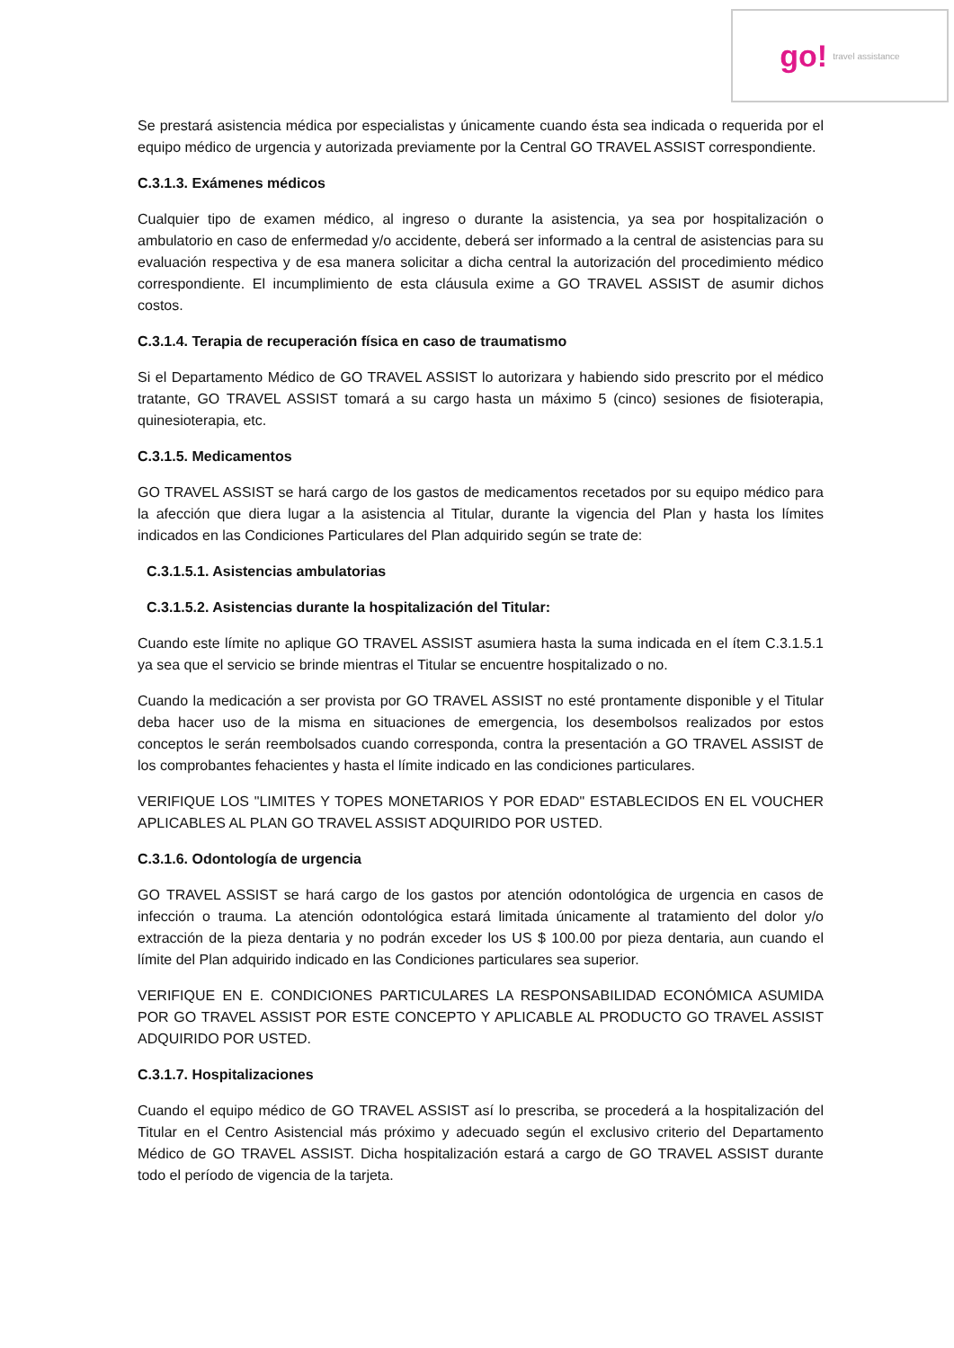go! travel assistance
Se prestará asistencia médica por especialistas y únicamente cuando ésta sea indicada o requerida por el equipo médico de urgencia y autorizada previamente por la Central GO TRAVEL ASSIST correspondiente.
C.3.1.3. Exámenes médicos
Cualquier tipo de examen médico, al ingreso o durante la asistencia, ya sea por hospitalización o ambulatorio en caso de enfermedad y/o accidente, deberá ser informado a la central de asistencias para su evaluación respectiva y de esa manera solicitar a dicha central la autorización del procedimiento médico correspondiente. El incumplimiento de esta cláusula exime a GO TRAVEL ASSIST de asumir dichos costos.
C.3.1.4. Terapia de recuperación física en caso de traumatismo
Si el Departamento Médico de GO TRAVEL ASSIST lo autorizara y habiendo sido prescrito por el médico tratante, GO TRAVEL ASSIST tomará a su cargo hasta un máximo 5 (cinco) sesiones de fisioterapia, quinesioterapia, etc.
C.3.1.5. Medicamentos
GO TRAVEL ASSIST se hará cargo de los gastos de medicamentos recetados por su equipo médico para la afección que diera lugar a la asistencia al Titular, durante la vigencia del Plan y hasta los límites indicados en las Condiciones Particulares del Plan adquirido según se trate de:
C.3.1.5.1. Asistencias ambulatorias
C.3.1.5.2. Asistencias durante la hospitalización del Titular:
Cuando este límite no aplique GO TRAVEL ASSIST asumiera hasta la suma indicada en el ítem C.3.1.5.1 ya sea que el servicio se brinde mientras el Titular se encuentre hospitalizado o no.
Cuando la medicación a ser provista por GO TRAVEL ASSIST no esté prontamente disponible y el Titular deba hacer uso de la misma en situaciones de emergencia, los desembolsos realizados por estos conceptos le serán reembolsados cuando corresponda, contra la presentación a GO TRAVEL ASSIST de los comprobantes fehacientes y hasta el límite indicado en las condiciones particulares.
VERIFIQUE LOS "LIMITES Y TOPES MONETARIOS Y POR EDAD" ESTABLECIDOS EN EL VOUCHER APLICABLES AL PLAN GO TRAVEL ASSIST ADQUIRIDO POR USTED.
C.3.1.6. Odontología de urgencia
GO TRAVEL ASSIST se hará cargo de los gastos por atención odontológica de urgencia en casos de infección o trauma. La atención odontológica estará limitada únicamente al tratamiento del dolor y/o extracción de la pieza dentaria y no podrán exceder los US $ 100.00 por pieza dentaria, aun cuando el límite del Plan adquirido indicado en las Condiciones particulares sea superior.
VERIFIQUE EN E. CONDICIONES PARTICULARES LA RESPONSABILIDAD ECONÓMICA ASUMIDA POR GO TRAVEL ASSIST POR ESTE CONCEPTO Y APLICABLE AL PRODUCTO GO TRAVEL ASSIST ADQUIRIDO POR USTED.
C.3.1.7. Hospitalizaciones
Cuando el equipo médico de GO TRAVEL ASSIST así lo prescriba, se procederá a la hospitalización del Titular en el Centro Asistencial más próximo y adecuado según el exclusivo criterio del Departamento Médico de GO TRAVEL ASSIST. Dicha hospitalización estará a cargo de GO TRAVEL ASSIST durante todo el período de vigencia de la tarjeta.